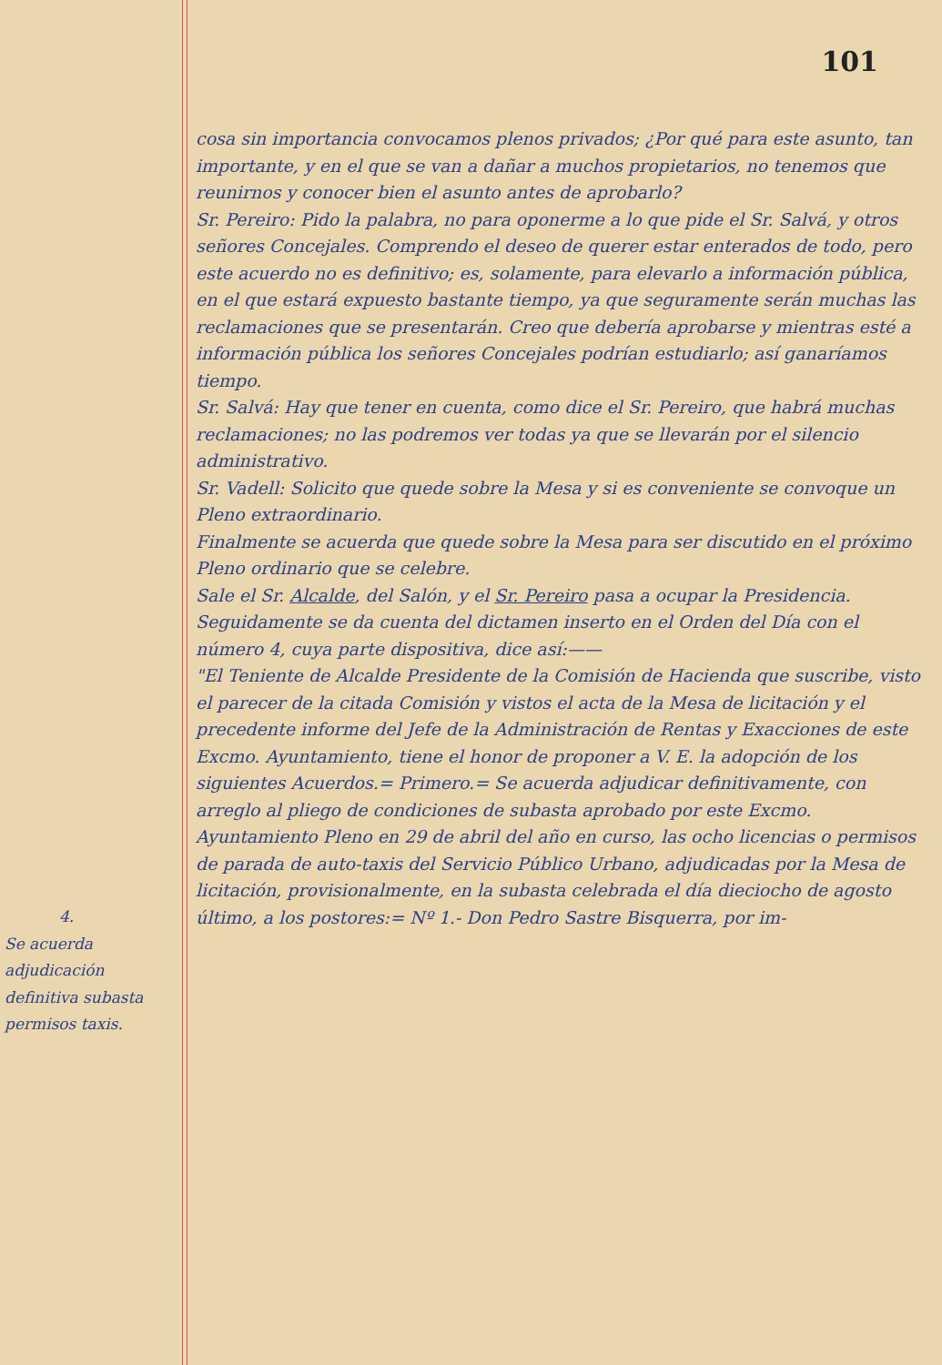101
4.
Se acuerda adjudicación definitiva subasta permisos taxis.
cosa sin importancia convocamos plenos privados; ¿Por qué para este asunto, tan importante, y en el que se van a dañar a muchos propietarios, no tenemos que reunirnos y conocer bien el asunto antes de aprobarlo?
Sr. Pereiro: Pido la palabra, no para oponerme a lo que pide el Sr. Salvá, y otros señores Concejales. Comprendo el deseo de querer estar enterados de todo, pero este acuerdo no es definitivo; es, solamente, para elevarlo a información pública, en el que estará expuesto bastante tiempo, ya que seguramente serán muchas las reclamaciones que se presentarán. Creo que debería aprobarse y mientras esté a información pública los señores Concejales podrían estudiarlo; así ganaríamos tiempo.
Sr. Salvá: Hay que tener en cuenta, como dice el Sr. Pereiro, que habrá muchas reclamaciones; no las podremos ver todas ya que se llevarán por el silencio administrativo.
Sr. Vadell: Solicito que quede sobre la Mesa y si es conveniente se convoque un Pleno extraordinario.
Finalmente se acuerda que quede sobre la Mesa para ser discutido en el próximo Pleno ordinario que se celebre.
Sale el Sr. Alcalde, del Salón, y el Sr. Pereiro pasa a ocupar la Presidencia.
Seguidamente se da cuenta del dictamen inserto en el Orden del Día con el número 4, cuya parte dispositiva, dice así:——
"El Teniente de Alcalde Presidente de la Comisión de Hacienda que suscribe, visto el parecer de la citada Comisión y vistos el acta de la Mesa de licitación y el precedente informe del Jefe de la Administración de Rentas y Exacciones de este Excmo. Ayuntamiento, tiene el honor de proponer a V. E. la adopción de los siguientes Acuerdos.= Primero.= Se acuerda adjudicar definitivamente, con arreglo al pliego de condiciones de subasta aprobado por este Excmo. Ayuntamiento Pleno en 29 de abril del año en curso, las ocho licencias o permisos de parada de auto-taxis del Servicio Público Urbano, adjudicadas por la Mesa de licitación, provisionalmente, en la subasta celebrada el día dieciocho de agosto último, a los postores:= Nº 1.- Don Pedro Sastre Bisquerra, por im-